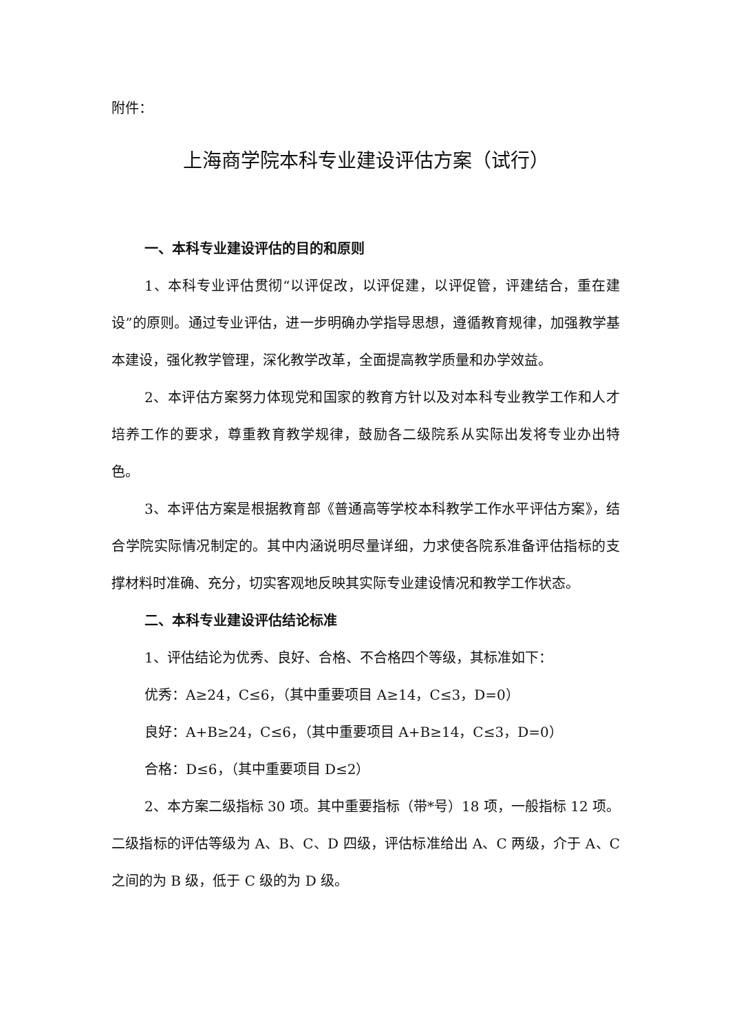附件：
上海商学院本科专业建设评估方案（试行）
一、本科专业建设评估的目的和原则
1、本科专业评估贯彻“以评促改，以评促建，以评促管，评建结合，重在建设”的原则。通过专业评估，进一步明确办学指导思想，遵循教育规律，加强教学基本建设，强化教学管理，深化教学改革，全面提高教学质量和办学效益。
2、本评估方案努力体现党和国家的教育方针以及对本科专业教学工作和人才培养工作的要求，尊重教育教学规律，鼓励各二级院系从实际出发将专业办出特色。
3、本评估方案是根据教育部《普通高等学校本科教学工作水平评估方案》，结合学院实际情况制定的。其中内涵说明尽量详细，力求使各院系准备评估指标的支撑材料时准确、充分，切实客观地反映其实际专业建设情况和教学工作状态。
二、本科专业建设评估结论标准
1、评估结论为优秀、良好、合格、不合格四个等级，其标准如下：
优秀：A≥24，C≤6，（其中重要项目 A≥14，C≤3，D=0）
良好：A+B≥24，C≤6，（其中重要项目 A+B≥14，C≤3，D=0）
合格：D≤6，（其中重要项目 D≤2）
2、本方案二级指标 30 项。其中重要指标（带*号）18 项，一般指标 12 项。二级指标的评估等级为 A、B、C、D 四级，评估标准给出 A、C 两级，介于 A、C 之间的为 B 级，低于 C 级的为 D 级。